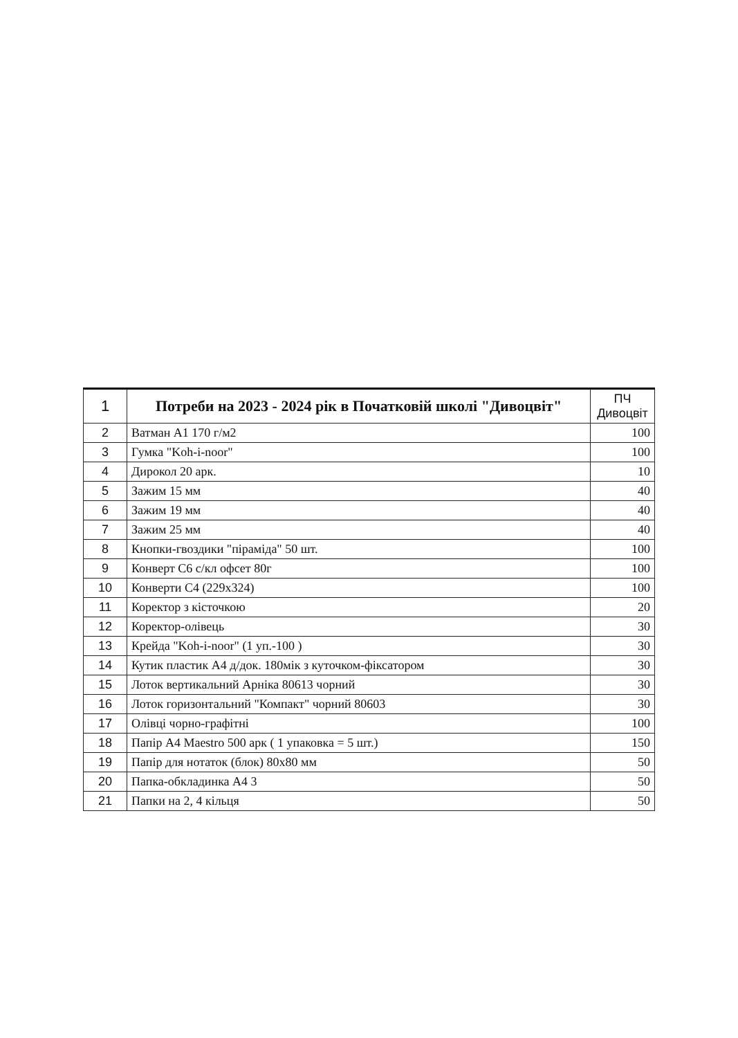| 1 | Потреби на 2023 - 2024 рік в Початковій школі "Дивоцвіт" | ПЧ Дивоцвіт |
| --- | --- | --- |
| 2 | Ватман А1 170 г/м2 | 100 |
| 3 | Гумка "Koh-i-noor" | 100 |
| 4 | Дирокол 20 арк. | 10 |
| 5 | Зажим 15 мм | 40 |
| 6 | Зажим 19 мм | 40 |
| 7 | Зажим 25 мм | 40 |
| 8 | Кнопки-гвоздики "піраміда" 50 шт. | 100 |
| 9 | Конверт С6 с/кл офсет 80г | 100 |
| 10 | Конверти С4 (229х324) | 100 |
| 11 | Коректор з кісточкою | 20 |
| 12 | Коректор-олівець | 30 |
| 13 | Крейда "Koh-i-noor" (1 уп.-100 ) | 30 |
| 14 | Кутик пластик А4 д/док. 180мік з куточком-фіксатором | 30 |
| 15 | Лоток вертикальний Арніка 80613 чорний | 30 |
| 16 | Лоток горизонтальний "Компакт" чорний 80603 | 30 |
| 17 | Олівці чорно-графітні | 100 |
| 18 | Папір А4 Maestro 500 арк ( 1 упаковка = 5 шт.) | 150 |
| 19 | Папір для нотаток (блок) 80х80 мм | 50 |
| 20 | Папка-обкладинка А4 3 | 50 |
| 21 | Папки на 2, 4 кільця | 50 |